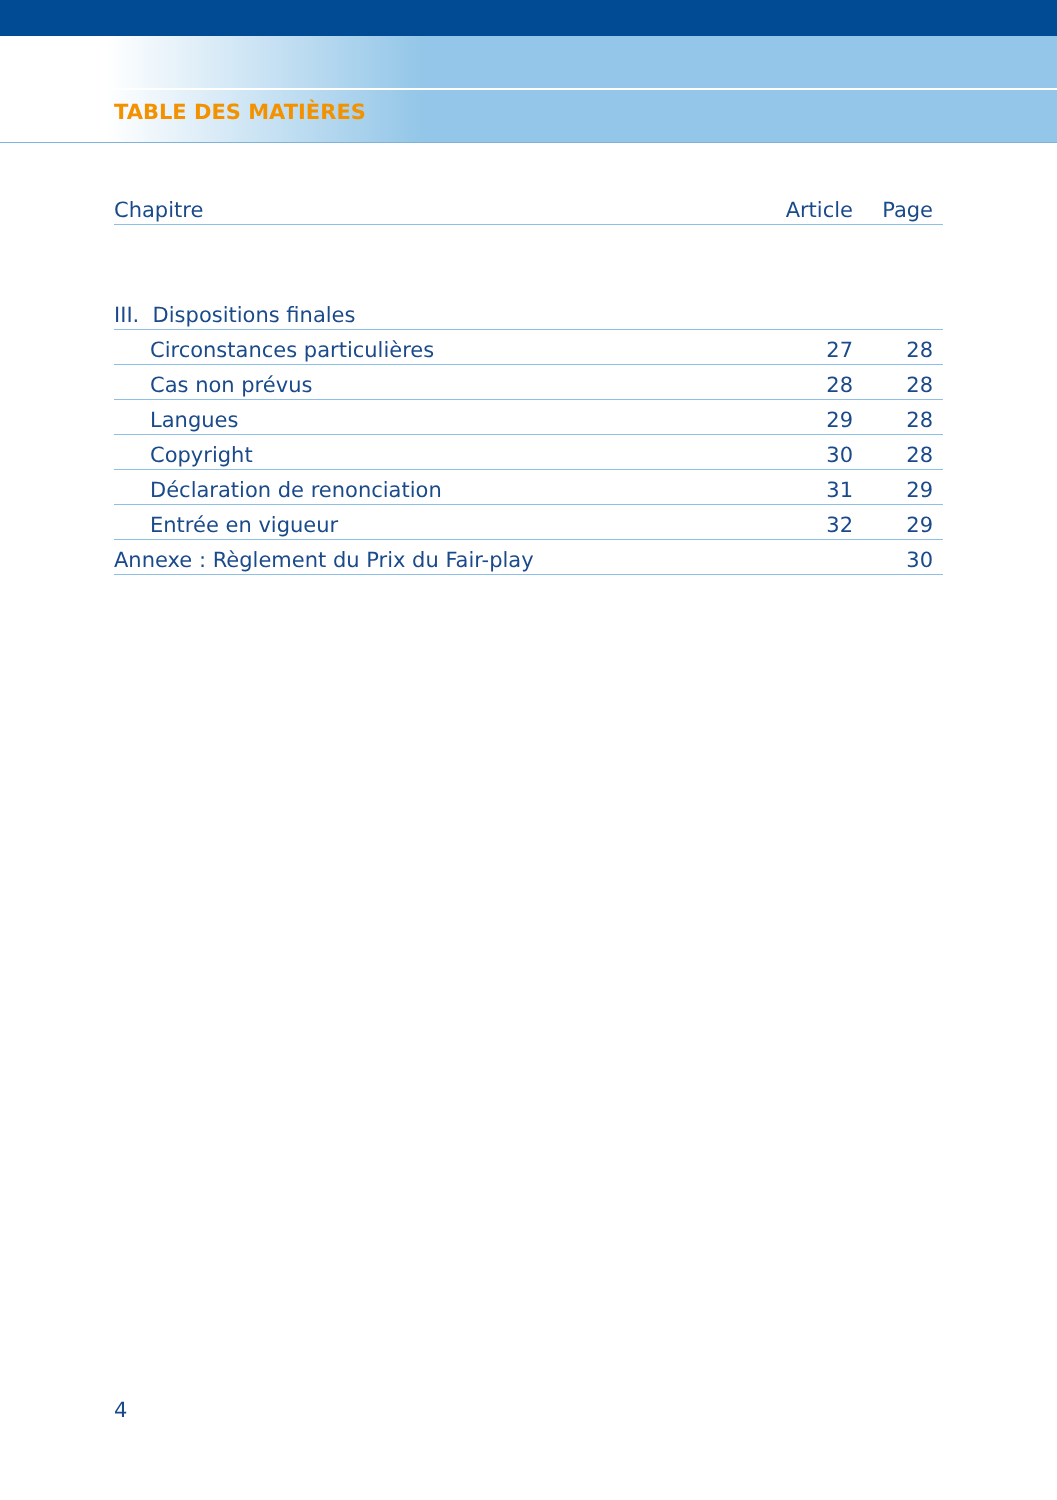TABLE DES MATIÈRES
| Chapitre | Article | Page |
| --- | --- | --- |
| III. Dispositions finales | | |
| Circonstances particulières | 27 | 28 |
| Cas non prévus | 28 | 28 |
| Langues | 29 | 28 |
| Copyright | 30 | 28 |
| Déclaration de renonciation | 31 | 29 |
| Entrée en vigueur | 32 | 29 |
| Annexe : Règlement du Prix du Fair-play | | 30 |
4